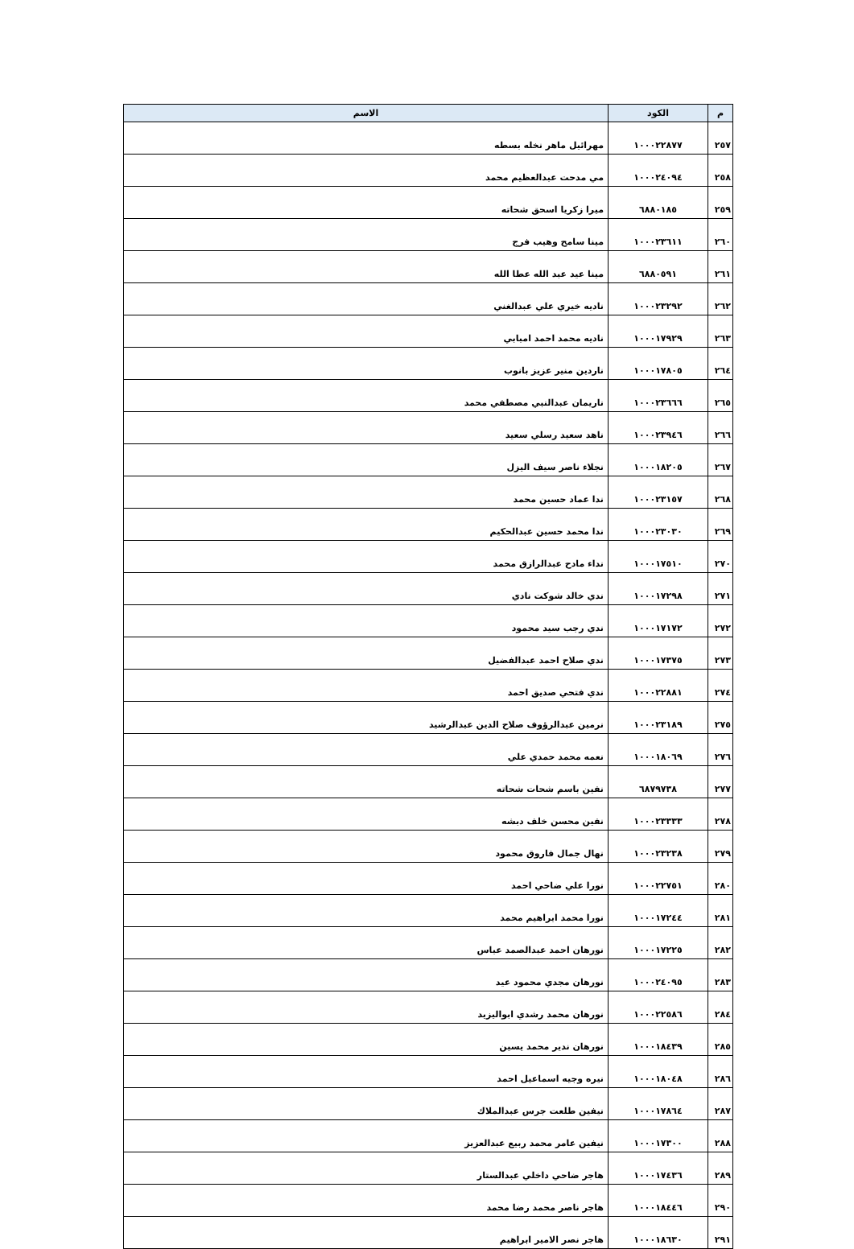| م | الكود | الاسم |
| --- | --- | --- |
| ٢٥٧ | ١٠٠٠٢٢٨٧٧ | مهرائيل ماهر نخله بسطه |
| ٢٥٨ | ١٠٠٠٢٤٠٩٤ | مي مدحت عبدالعظيم محمد |
| ٢٥٩ | ٦٨٨٠١٨٥ | ميرا زكريا اسحق شحاته |
| ٢٦٠ | ١٠٠٠٢٣٦١١ | مينا سامح وهيب فرج |
| ٢٦١ | ٦٨٨٠٥٩١ | مينا عيد عبد الله عطا الله |
| ٢٦٢ | ١٠٠٠٢٣٢٩٢ | ناديه خيري علي عبدالغني |
| ٢٦٣ | ١٠٠٠١٧٩٢٩ | ناديه محمد احمد امبابي |
| ٢٦٤ | ١٠٠٠١٧٨٠٥ | ناردين منير عزيز بانوب |
| ٢٦٥ | ١٠٠٠٢٣٦٦٦ | ناريمان عبدالنبي مصطفي محمد |
| ٢٦٦ | ١٠٠٠٢٣٩٤٦ | ناهد سعيد رسلي سعيد |
| ٢٦٧ | ١٠٠٠١٨٢٠٥ | نجلاء ناصر سيف اليزل |
| ٢٦٨ | ١٠٠٠٢٣١٥٧ | ندا عماد حسين محمد |
| ٢٦٩ | ١٠٠٠٢٣٠٣٠ | ندا محمد حسين عبدالحكيم |
| ٢٧٠ | ١٠٠٠١٧٥١٠ | نداء مادح عبدالرازق محمد |
| ٢٧١ | ١٠٠٠١٧٢٩٨ | ندي خالد شوكت نادي |
| ٢٧٢ | ١٠٠٠١٧١٧٢ | ندي رجب سيد محمود |
| ٢٧٣ | ١٠٠٠١٧٣٧٥ | ندي صلاح احمد عبدالفضيل |
| ٢٧٤ | ١٠٠٠٢٢٨٨١ | ندي فتحي صديق احمد |
| ٢٧٥ | ١٠٠٠٢٣١٨٩ | نرمين عبدالرؤوف صلاح الدين عبدالرشيد |
| ٢٧٦ | ١٠٠٠١٨٠٦٩ | نعمه محمد حمدي علي |
| ٢٧٧ | ٦٨٧٩٧٣٨ | نفين باسم شحات شحاته |
| ٢٧٨ | ١٠٠٠٢٣٣٣٣ | نفين محسن خلف دبشه |
| ٢٧٩ | ١٠٠٠٢٣٢٣٨ | نهال جمال فاروق محمود |
| ٢٨٠ | ١٠٠٠٢٢٧٥١ | نورا علي ضاحي احمد |
| ٢٨١ | ١٠٠٠١٧٢٤٤ | نورا محمد ابراهيم محمد |
| ٢٨٢ | ١٠٠٠١٧٢٢٥ | نورهان احمد عبدالصمد عباس |
| ٢٨٣ | ١٠٠٠٢٤٠٩٥ | نورهان مجدي محمود عيد |
| ٢٨٤ | ١٠٠٠٢٢٥٨٦ | نورهان محمد رشدي ابواليزيد |
| ٢٨٥ | ١٠٠٠١٨٤٣٩ | نورهان ندير محمد يسين |
| ٢٨٦ | ١٠٠٠١٨٠٤٨ | نيره وجيه اسماعيل احمد |
| ٢٨٧ | ١٠٠٠١٧٨٦٤ | نيفين طلعت جرس عبدالملاك |
| ٢٨٨ | ١٠٠٠١٧٣٠٠ | نيفين عامر محمد ربيع عبدالعزيز |
| ٢٨٩ | ١٠٠٠١٧٤٣٦ | هاجر ضاحي داخلي عبدالستار |
| ٢٩٠ | ١٠٠٠١٨٤٤٦ | هاجر ناصر محمد رضا محمد |
| ٢٩١ | ١٠٠٠١٨٦٣٠ | هاجر نصر الامير ابراهيم |